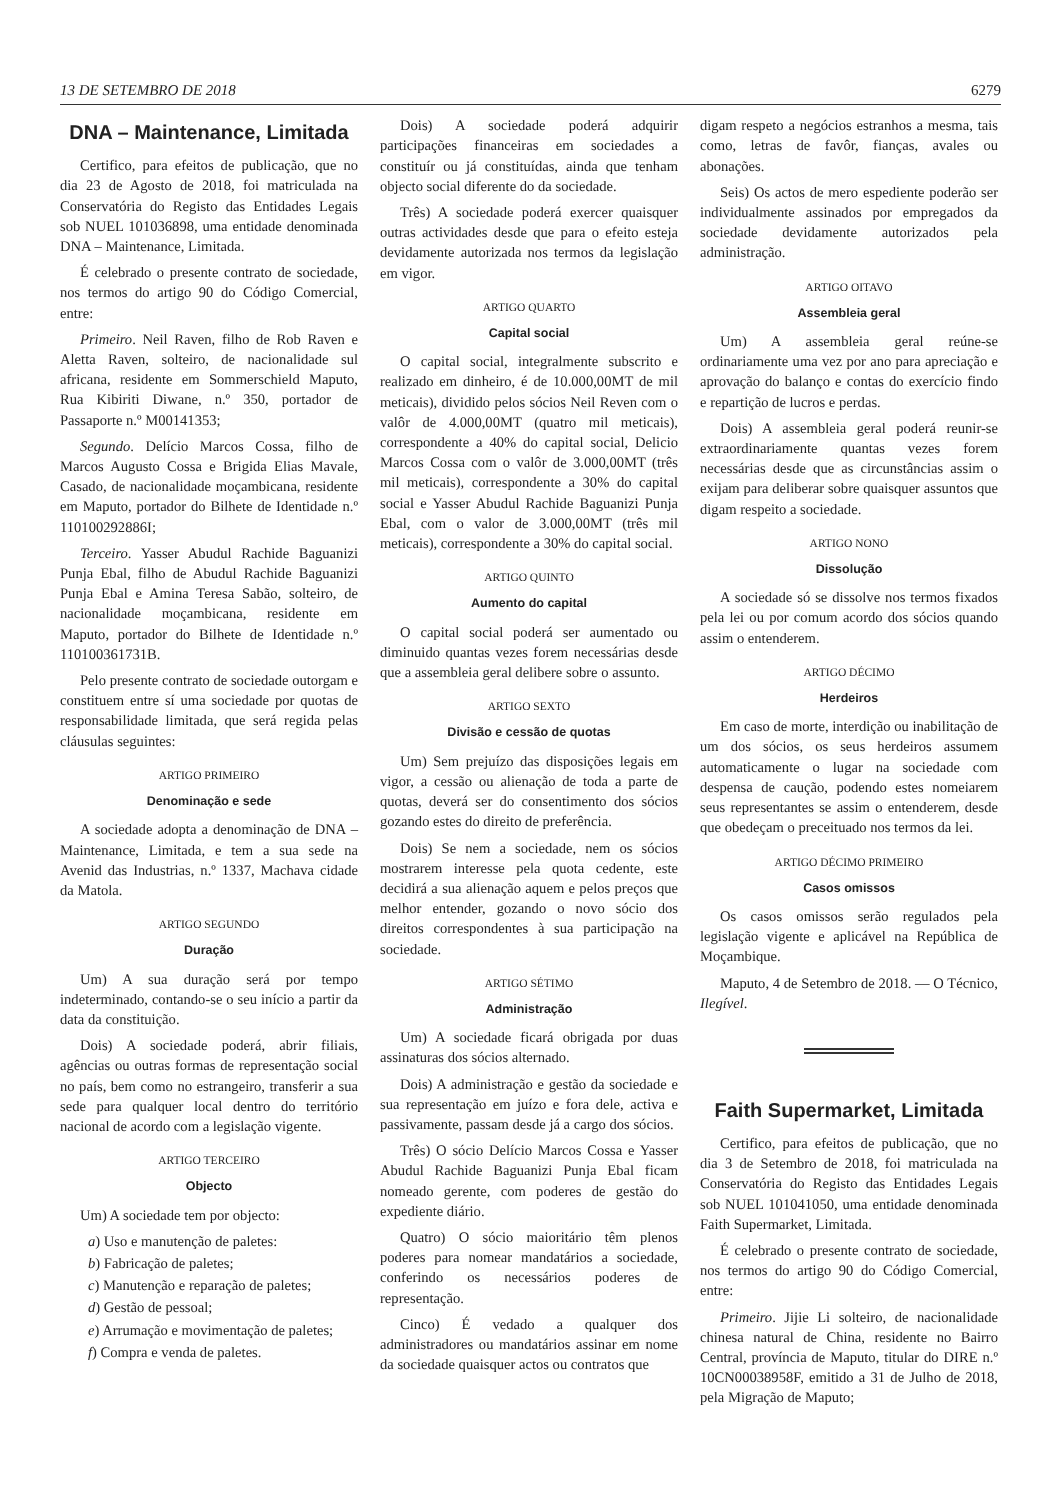13 DE SETEMBRO DE 2018 6279
DNA – Maintenance, Limitada
Certifico, para efeitos de publicação, que no dia 23 de Agosto de 2018, foi matriculada na Conservatória do Registo das Entidades Legais sob NUEL 101036898, uma entidade denominada DNA – Maintenance, Limitada.
É celebrado o presente contrato de sociedade, nos termos do artigo 90 do Código Comercial, entre:
Primeiro. Neil Raven, filho de Rob Raven e Aletta Raven, solteiro, de nacionalidade sul africana, residente em Sommerschield Maputo, Rua Kibiriti Diwane, n.º 350, portador de Passaporte n.º M00141353;
Segundo. Delício Marcos Cossa, filho de Marcos Augusto Cossa e Brigida Elias Mavale, Casado, de nacionalidade moçambicana, residente em Maputo, portador do Bilhete de Identidade n.º 110100292886I;
Terceiro. Yasser Abudul Rachide Baguanizi Punja Ebal, filho de Abudul Rachide Baguanizi Punja Ebal e Amina Teresa Sabão, solteiro, de nacionalidade moçambicana, residente em Maputo, portador do Bilhete de Identidade n.º 110100361731B.
Pelo presente contrato de sociedade outorgam e constituem entre sí uma sociedade por quotas de responsabilidade limitada, que será regida pelas cláusulas seguintes:
ARTIGO PRIMEIRO
Denominação e sede
A sociedade adopta a denominação de DNA – Maintenance, Limitada, e tem a sua sede na Avenid das Industrias, n.º 1337, Machava cidade da Matola.
ARTIGO SEGUNDO
Duração
Um) A sua duração será por tempo indeterminado, contando-se o seu início a partir da data da constituição.
Dois) A sociedade poderá, abrir filiais, agências ou outras formas de representação social no país, bem como no estrangeiro, transferir a sua sede para qualquer local dentro do território nacional de acordo com a legislação vigente.
ARTIGO TERCEIRO
Objecto
Um) A sociedade tem por objecto:
a) Uso e manutenção de paletes:
b) Fabricação de paletes;
c) Manutenção e reparação de paletes;
d) Gestão de pessoal;
e) Arrumação e movimentação de paletes;
f) Compra e venda de paletes.
Dois) A sociedade poderá adquirir participações financeiras em sociedades a constituír ou já constituídas, ainda que tenham objecto social diferente do da sociedade.
Três) A sociedade poderá exercer quaisquer outras actividades desde que para o efeito esteja devidamente autorizada nos termos da legislação em vigor.
ARTIGO QUARTO
Capital social
O capital social, integralmente subscrito e realizado em dinheiro, é de 10.000,00MT de mil meticais), dividido pelos sócios Neil Reven com o valôr de 4.000,00MT (quatro mil meticais), correspondente a 40% do capital social, Delicio Marcos Cossa com o valôr de 3.000,00MT (três mil meticais), correspondente a 30% do capital social e Yasser Abudul Rachide Baguanizi Punja Ebal, com o valor de 3.000,00MT (três mil meticais), correspondente a 30% do capital social.
ARTIGO QUINTO
Aumento do capital
O capital social poderá ser aumentado ou diminuido quantas vezes forem necessárias desde que a assembleia geral delibere sobre o assunto.
ARTIGO SEXTO
Divisão e cessão de quotas
Um) Sem prejuízo das disposições legais em vigor, a cessão ou alienação de toda a parte de quotas, deverá ser do consentimento dos sócios gozando estes do direito de preferência.
Dois) Se nem a sociedade, nem os sócios mostrarem interesse pela quota cedente, este decidirá a sua alienação aquem e pelos preços que melhor entender, gozando o novo sócio dos direitos correspondentes à sua participação na sociedade.
ARTIGO SÉTIMO
Administração
Um) A sociedade ficará obrigada por duas assinaturas dos sócios alternado.
Dois) A administração e gestão da sociedade e sua representação em juízo e fora dele, activa e passivamente, passam desde já a cargo dos sócios.
Três) O sócio Delício Marcos Cossa e Yasser Abudul Rachide Baguanizi Punja Ebal ficam nomeado gerente, com poderes de gestão do expediente diário.
Quatro) O sócio maioritário têm plenos poderes para nomear mandatários a sociedade, conferindo os necessários poderes de representação.
Cinco) É vedado a qualquer dos administradores ou mandatários assinar em nome da sociedade quaisquer actos ou contratos que
digam respeto a negócios estranhos a mesma, tais como, letras de favôr, fianças, avales ou abonações.
Seis) Os actos de mero espediente poderão ser individualmente assinados por empregados da sociedade devidamente autorizados pela administração.
ARTIGO OITAVO
Assembleia geral
Um) A assembleia geral reúne-se ordinariamente uma vez por ano para apreciação e aprovação do balanço e contas do exercício findo e repartição de lucros e perdas.
Dois) A assembleia geral poderá reunir-se extraordinariamente quantas vezes forem necessárias desde que as circunstâncias assim o exijam para deliberar sobre quaisquer assuntos que digam respeito a sociedade.
ARTIGO NONO
Dissolução
A sociedade só se dissolve nos termos fixados pela lei ou por comum acordo dos sócios quando assim o entenderem.
ARTIGO DÉCIMO
Herdeiros
Em caso de morte, interdição ou inabilitação de um dos sócios, os seus herdeiros assumem automaticamente o lugar na sociedade com despensa de caução, podendo estes nomeiarem seus representantes se assim o entenderem, desde que obedeçam o preceituado nos termos da lei.
ARTIGO DÉCIMO PRIMEIRO
Casos omissos
Os casos omissos serão regulados pela legislação vigente e aplicável na República de Moçambique.
Maputo, 4 de Setembro de 2018. — O Técnico, Ilegível.
Faith Supermarket, Limitada
Certifico, para efeitos de publicação, que no dia 3 de Setembro de 2018, foi matriculada na Conservatória do Registo das Entidades Legais sob NUEL 101041050, uma entidade denominada Faith Supermarket, Limitada.
É celebrado o presente contrato de sociedade, nos termos do artigo 90 do Código Comercial, entre:
Primeiro. Jijie Li solteiro, de nacionalidade chinesa natural de China, residente no Bairro Central, província de Maputo, titular do DIRE n.º 10CN00038958F, emitido a 31 de Julho de 2018, pela Migração de Maputo;